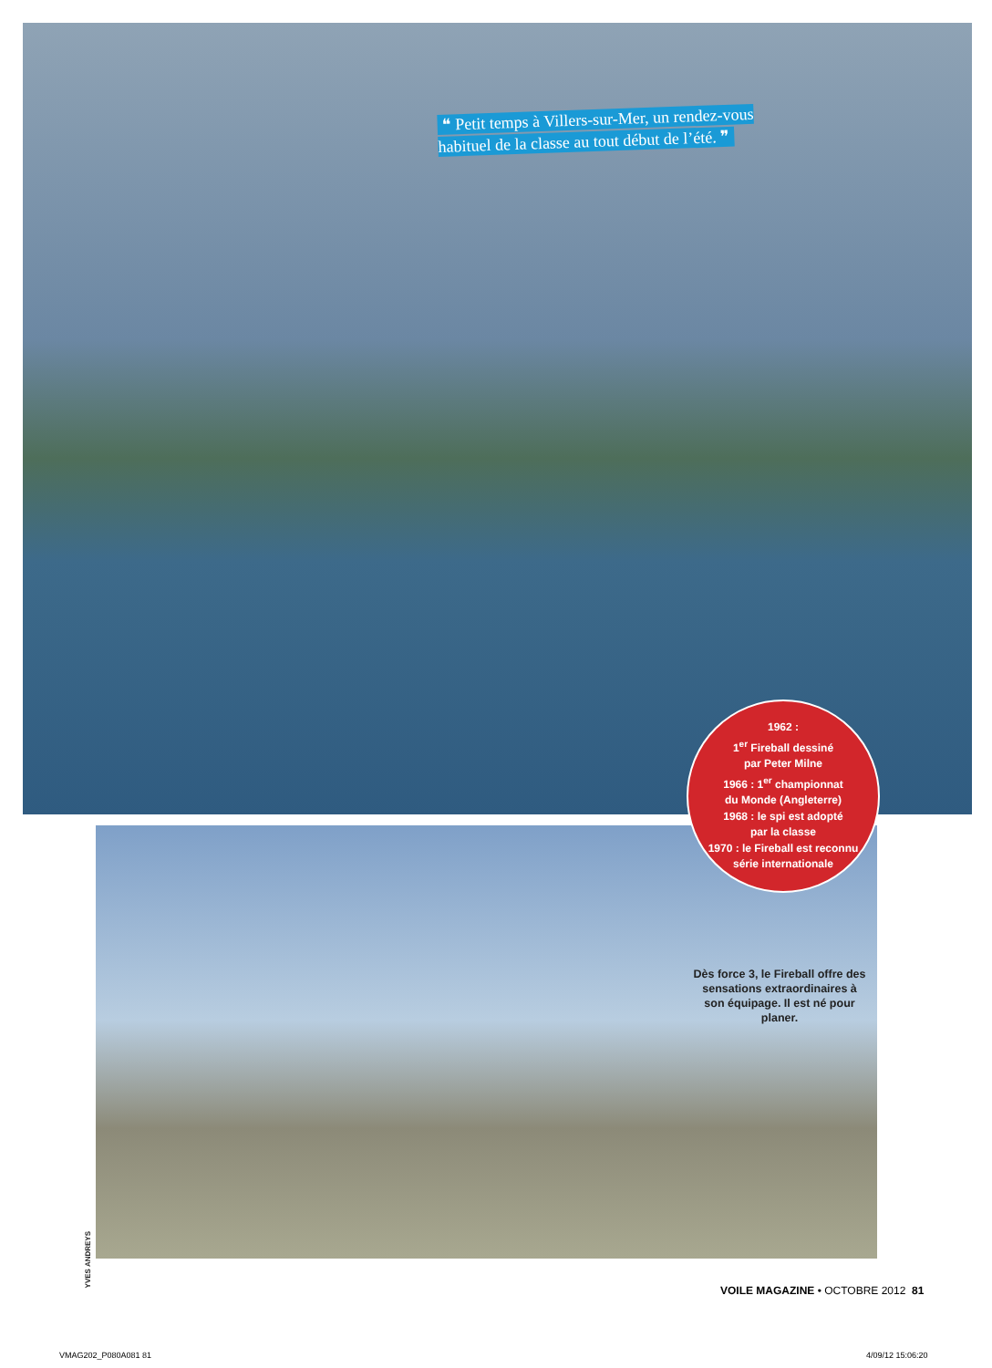❝ Petit temps à Villers-sur-Mer, un rendez-vous habituel de la classe au tout début de l’été. ❞
1962 :
1<sup>er</sup> Fireball dessiné
par Peter Milne
1966 : 1<sup>er</sup> championnat
du Monde (Angleterre)
1968 : le spi est adopté
par la classe
1970 : le Fireball est reconnu
série internationale
Dès force 3, le Fireball offre des sensations extraordinaires à son équipage. Il est né pour planer.
YVES ANDREYS
VOILE MAGAZINE • OCTOBRE 2012 81
VMAG202_P080A081 81 4/09/12 15:06:20